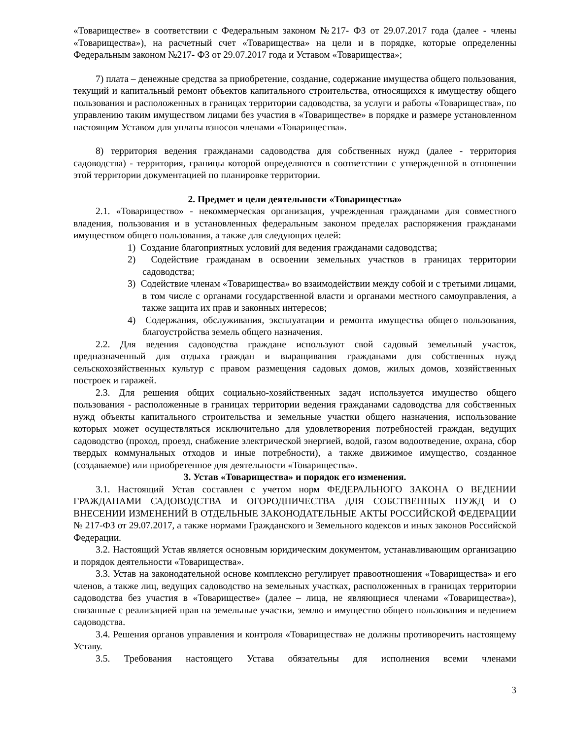«Товариществе» в соответствии с Федеральным законом №217- ФЗ от 29.07.2017 года (далее - члены «Товарищества»), на расчетный счет «Товарищества» на цели и в порядке, которые определенны Федеральным законом №217- ФЗ от 29.07.2017 года и Уставом «Товарищества»;
7) плата – денежные средства за приобретение, создание, содержание имущества общего пользования, текущий и капитальный ремонт объектов капитального строительства, относящихся к имуществу общего пользования и расположенных в границах территории садоводства, за услуги и работы «Товарищества», по управлению таким имуществом лицами без участия в «Товариществе» в порядке и размере установленном настоящим Уставом для уплаты взносов членами «Товарищества».
8) территория ведения гражданами садоводства для собственных нужд (далее - территория садоводства) - территория, границы которой определяются в соответствии с утвержденной в отношении этой территории документацией по планировке территории.
2. Предмет и цели деятельности «Товарищества»
2.1. «Товарищество» - некоммерческая организация, учрежденная гражданами для совместного владения, пользования и в установленных федеральным законом пределах распоряжения гражданами имуществом общего пользования, а также для следующих целей:
1) Создание благоприятных условий для ведения гражданами садоводства;
2) Содействие гражданам в освоении земельных участков в границах территории садоводства;
3) Содействие членам «Товарищества» во взаимодействии между собой и с третьими лицами, в том числе с органами государственной власти и органами местного самоуправления, а также защита их прав и законных интересов;
4) Содержания, обслуживания, эксплуатации и ремонта имущества общего пользования, благоустройства земель общего назначения.
2.2. Для ведения садоводства граждане используют свой садовый земельный участок, предназначенный для отдыха граждан и выращивания гражданами для собственных нужд сельскохозяйственных культур с правом размещения садовых домов, жилых домов, хозяйственных построек и гаражей.
2.3. Для решения общих социально-хозяйственных задач используется имущество общего пользования - расположенные в границах территории ведения гражданами садоводства для собственных нужд объекты капитального строительства и земельные участки общего назначения, использование которых может осуществляться исключительно для удовлетворения потребностей граждан, ведущих садоводство (проход, проезд, снабжение электрической энергией, водой, газом водоотведение, охрана, сбор твердых коммунальных отходов и иные потребности), а также движимое имущество, созданное (создаваемое) или приобретенное для деятельности «Товарищества».
3. Устав «Товарищества» и порядок его изменения.
3.1. Настоящий Устав составлен с учетом норм ФЕДЕРАЛЬНОГО ЗАКОНА О ВЕДЕНИИ ГРАЖДАНАМИ САДОВОДСТВА И ОГОРОДНИЧЕСТВА ДЛЯ СОБСТВЕННЫХ НУЖД И О ВНЕСЕНИИ ИЗМЕНЕНИЙ В ОТДЕЛЬНЫЕ ЗАКОНОДАТЕЛЬНЫЕ АКТЫ РОССИЙСКОЙ ФЕДЕРАЦИИ № 217-ФЗ от 29.07.2017, а также нормами Гражданского и Земельного кодексов и иных законов Российской Федерации.
3.2. Настоящий Устав является основным юридическим документом, устанавливающим организацию и порядок деятельности «Товарищества».
3.3. Устав на законодательной основе комплексно регулирует правоотношения «Товарищества» и его членов, а также лиц, ведущих садоводство на земельных участках, расположенных в границах территории садоводства без участия в «Товариществе» (далее – лица, не являющиеся членами «Товарищества»), связанные с реализацией прав на земельные участки, землю и имущество общего пользования и ведением садоводства.
3.4. Решения органов управления и контроля «Товарищества» не должны противоречить настоящему Уставу.
3.5. Требования настоящего Устава обязательны для исполнения всеми членами
3